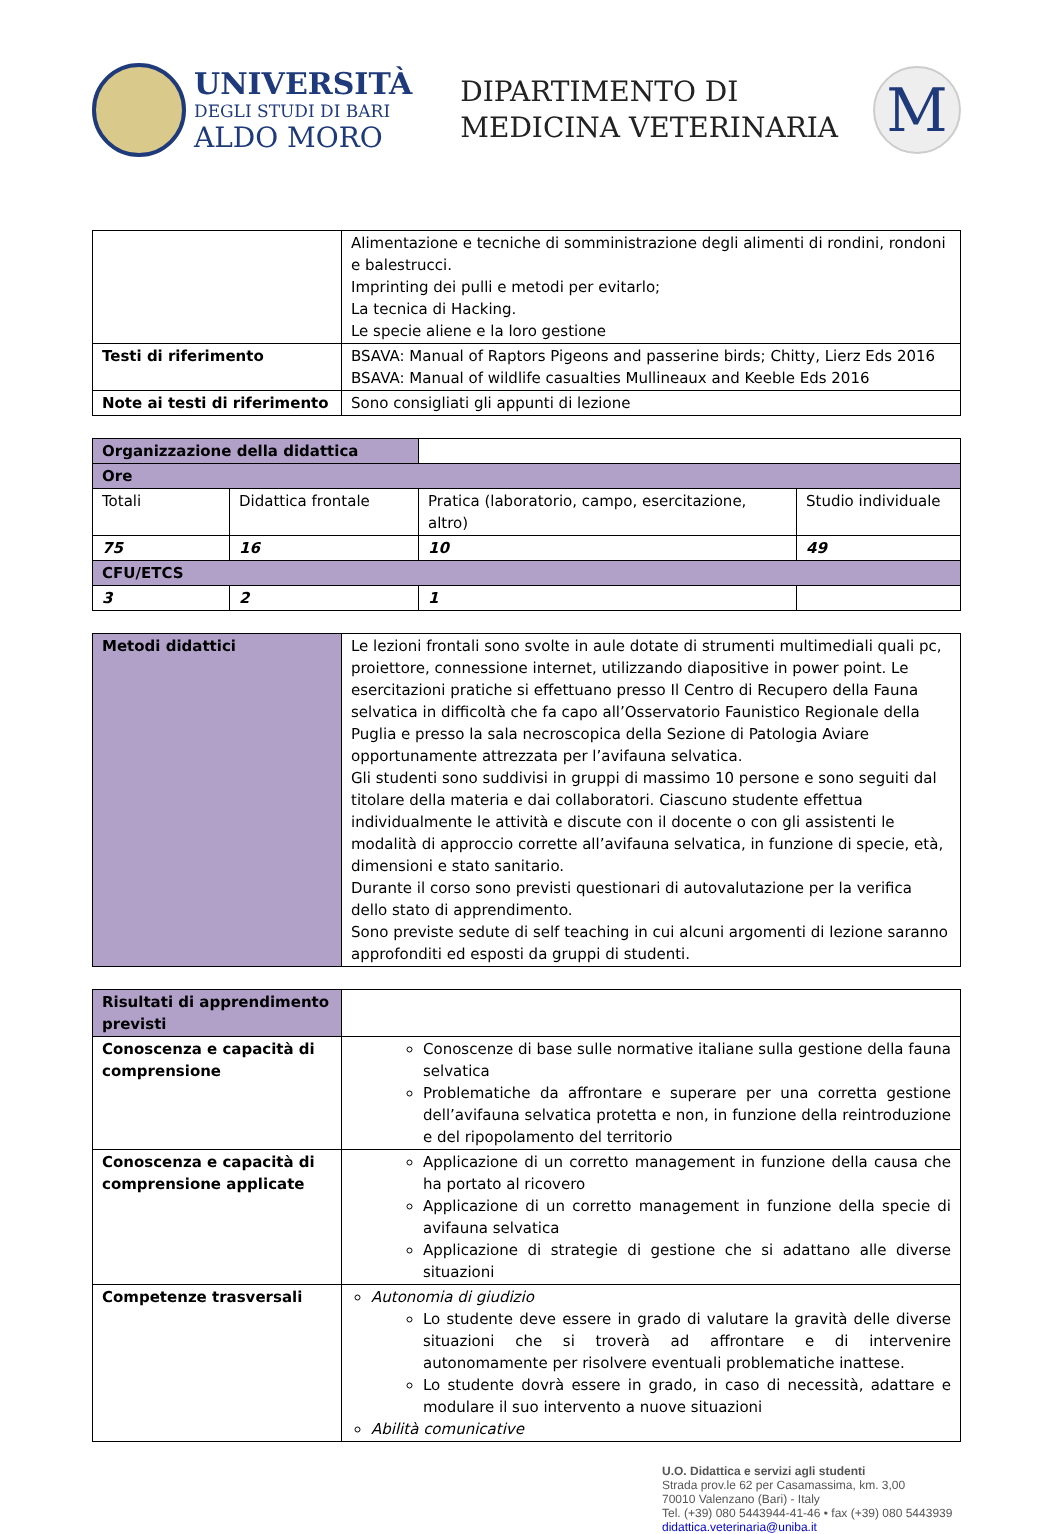UNIVERSITÀ
DEGLI STUDI DI BARI
ALDO MORO
DIPARTIMENTO DI
MEDICINA VETERINARIA
M
| | Alimentazione e tecniche di somministrazione degli alimenti di rondini, rondoni e balestrucci. Imprinting dei pulli e metodi per evitarlo; La tecnica di Hacking. Le specie aliene e la loro gestione |
| Testi di riferimento | BSAVA: Manual of Raptors Pigeons and passerine birds; Chitty, Lierz Eds 2016 BSAVA: Manual of wildlife casualties Mullineaux and Keeble Eds 2016 |
| Note ai testi di riferimento | Sono consigliati gli appunti di lezione |
| Organizzazione della didattica | | | |
| Ore | | | |
| Totali | Didattica frontale | Pratica (laboratorio, campo, esercitazione, altro) | Studio individuale |
| 75 | 16 | 10 | 49 |
| CFU/ETCS | | | |
| 3 | 2 | 1 | |
| Metodi didattici | Le lezioni frontali sono svolte in aule dotate di strumenti multimediali quali pc, proiettore, connessione internet, utilizzando diapositive in power point. Le esercitazioni pratiche si effettuano presso Il Centro di Recupero della Fauna selvatica in difficoltà che fa capo all’Osservatorio Faunistico Regionale della Puglia e presso la sala necroscopica della Sezione di Patologia Aviare opportunamente attrezzata per l’avifauna selvatica. Gli studenti sono suddivisi in gruppi di massimo 10 persone e sono seguiti dal titolare della materia e dai collaboratori. Ciascuno studente effettua individualmente le attività e discute con il docente o con gli assistenti le modalità di approccio corrette all’avifauna selvatica, in funzione di specie, età, dimensioni e stato sanitario. Durante il corso sono previsti questionari di autovalutazione per la verifica dello stato di apprendimento. Sono previste sedute di self teaching in cui alcuni argomenti di lezione saranno approfonditi ed esposti da gruppi di studenti. |
| Risultati di apprendimento previsti | |
| Conoscenza e capacità di comprensione | Conoscenze di base sulle normative italiane sulla gestione della fauna selvatica Problematiche da affrontare e superare per una corretta gestione dell’avifauna selvatica protetta e non, in funzione della reintroduzione e del ripopolamento del territorio |
| Conoscenza e capacità di comprensione applicate | Applicazione di un corretto management in funzione della causa che ha portato al ricovero Applicazione di un corretto management in funzione della specie di avifauna selvatica Applicazione di strategie di gestione che si adattano alle diverse situazioni |
| Competenze trasversali | Autonomia di giudizio Lo studente deve essere in grado di valutare la gravità delle diverse situazioni che si troverà ad affrontare e di intervenire autonomamente per risolvere eventuali problematiche inattese. Lo studente dovrà essere in grado, in caso di necessità, adattare e modulare il suo intervento a nuove situazioni Abilità comunicative |
U.O. Didattica e servizi agli studenti
Strada prov.le 62 per Casamassima, km. 3,00
70010 Valenzano (Bari) - Italy
Tel. (+39) 080 5443944-41-46 • fax (+39) 080 5443939
didattica.veterinaria@uniba.it